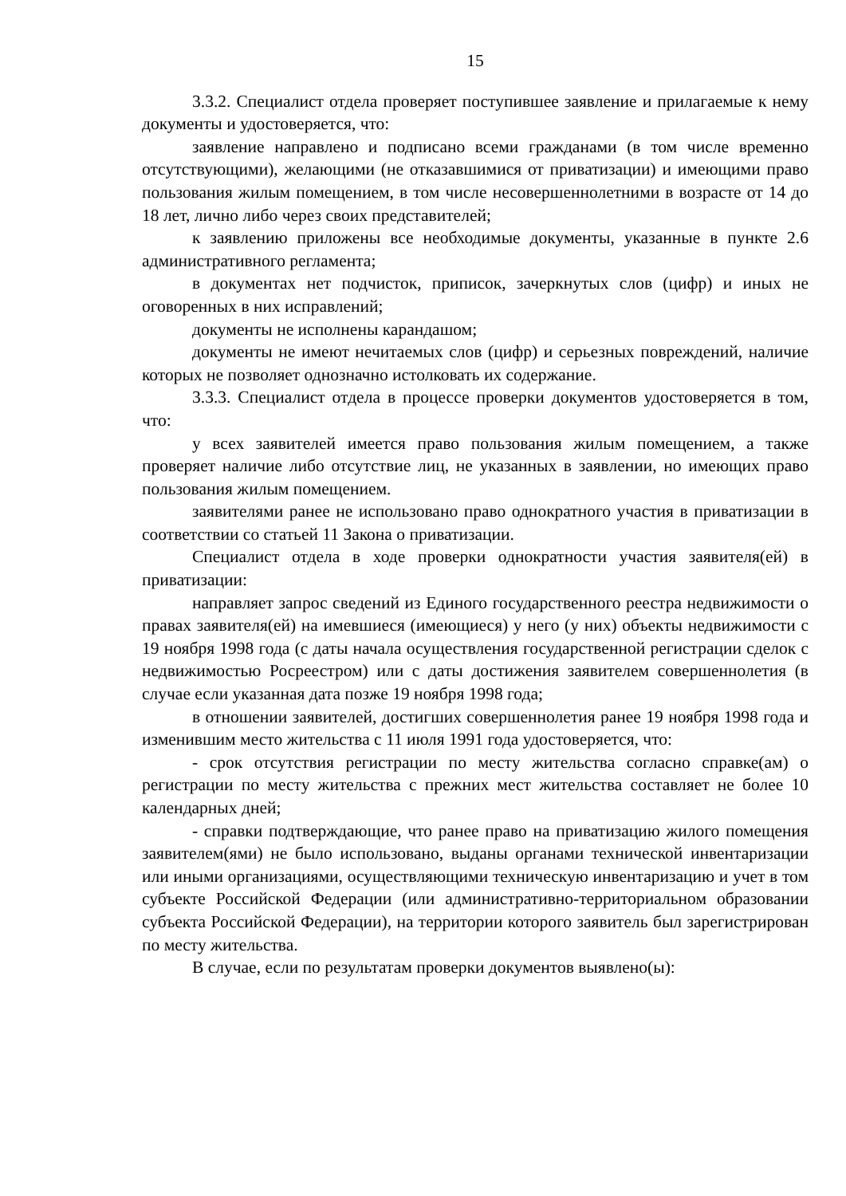15
3.3.2. Специалист отдела проверяет поступившее заявление и прилагаемые к нему документы и удостоверяется, что:
заявление направлено и подписано всеми гражданами (в том числе временно отсутствующими), желающими (не отказавшимися от приватизации) и имеющими право пользования жилым помещением, в том числе несовершеннолетними в возрасте от 14 до 18 лет, лично либо через своих представителей;
к заявлению приложены все необходимые документы, указанные в пункте 2.6 административного регламента;
в документах нет подчисток, приписок, зачеркнутых слов (цифр) и иных не оговоренных в них исправлений;
документы не исполнены карандашом;
документы не имеют нечитаемых слов (цифр) и серьезных повреждений, наличие которых не позволяет однозначно истолковать их содержание.
3.3.3. Специалист отдела в процессе проверки документов удостоверяется в том, что:
у всех заявителей имеется право пользования жилым помещением, а также проверяет наличие либо отсутствие лиц, не указанных в заявлении, но имеющих право пользования жилым помещением.
заявителями ранее не использовано право однократного участия в приватизации в соответствии со статьей 11 Закона о приватизации.
Специалист отдела в ходе проверки однократности участия заявителя(ей) в приватизации:
направляет запрос сведений из Единого государственного реестра недвижимости о правах заявителя(ей) на имевшиеся (имеющиеся) у него (у них) объекты недвижимости с 19 ноября 1998 года (с даты начала осуществления государственной регистрации сделок с недвижимостью Росреестром) или с даты достижения заявителем совершеннолетия (в случае если указанная дата позже 19 ноября 1998 года;
в отношении заявителей, достигших совершеннолетия ранее 19 ноября 1998 года и изменившим место жительства с 11 июля 1991 года удостоверяется, что:
- срок отсутствия регистрации по месту жительства согласно справке(ам) о регистрации по месту жительства с прежних мест жительства составляет не более 10 календарных дней;
- справки подтверждающие, что ранее право на приватизацию жилого помещения заявителем(ями) не было использовано, выданы органами технической инвентаризации или иными организациями, осуществляющими техническую инвентаризацию и учет в том субъекте Российской Федерации (или административно-территориальном образовании субъекта Российской Федерации), на территории которого заявитель был зарегистрирован по месту жительства.
В случае, если по результатам проверки документов выявлено(ы):